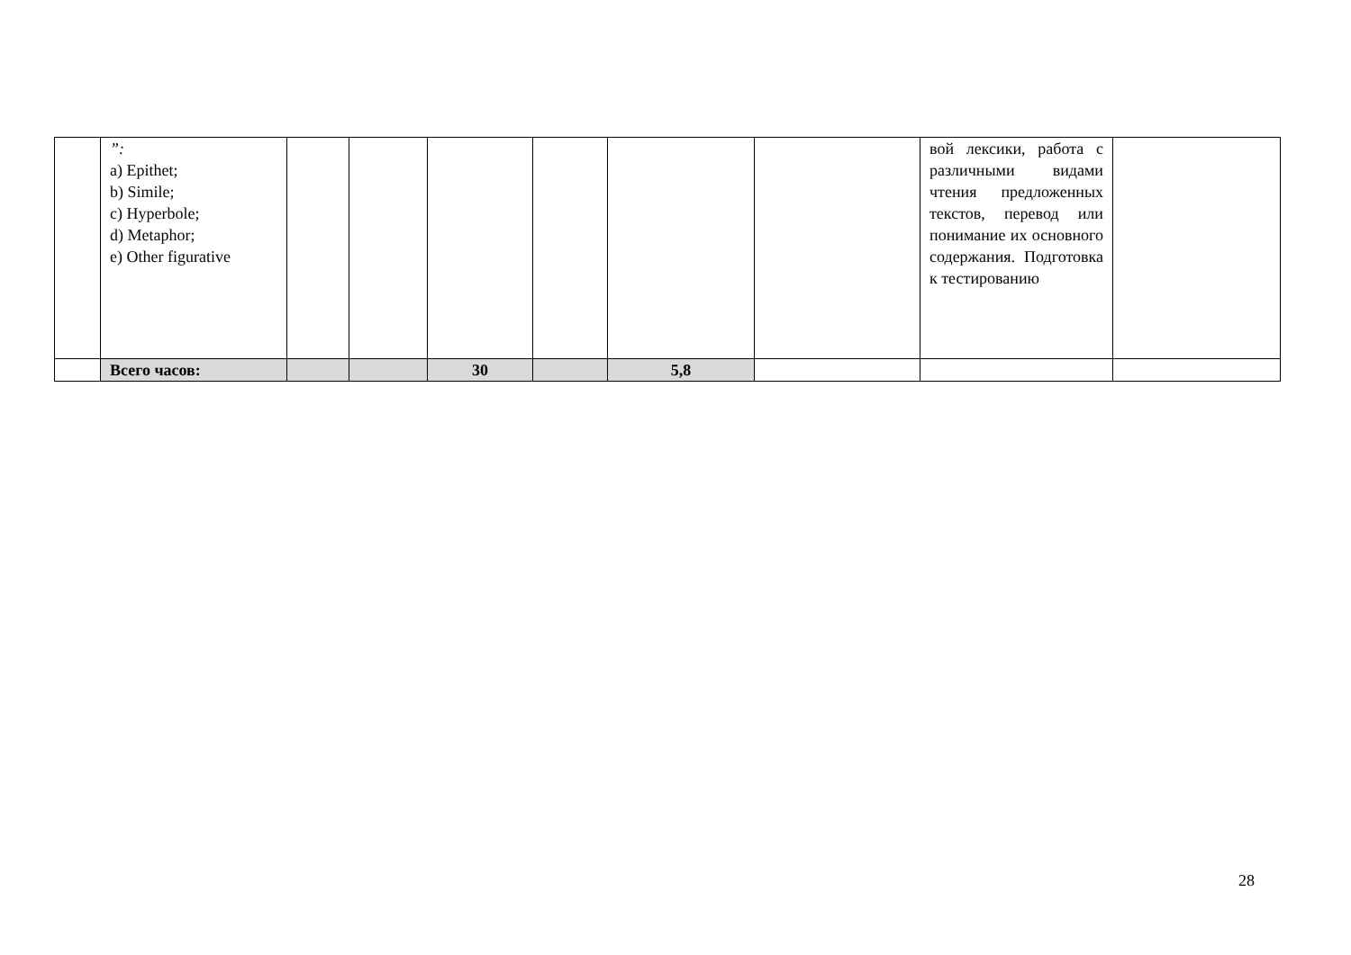| | ”: a) Epithet; b) Simile; c) Hyperbole; d) Metaphor; e) Other figurative | | | | | | | вой лексики, работа с различными видами чтения предложенных текстов, перевод или понимание их основного содержания. Подготовка к тестированию | |
| | Всего часов: | | | 30 | | 5,8 | | | |
28